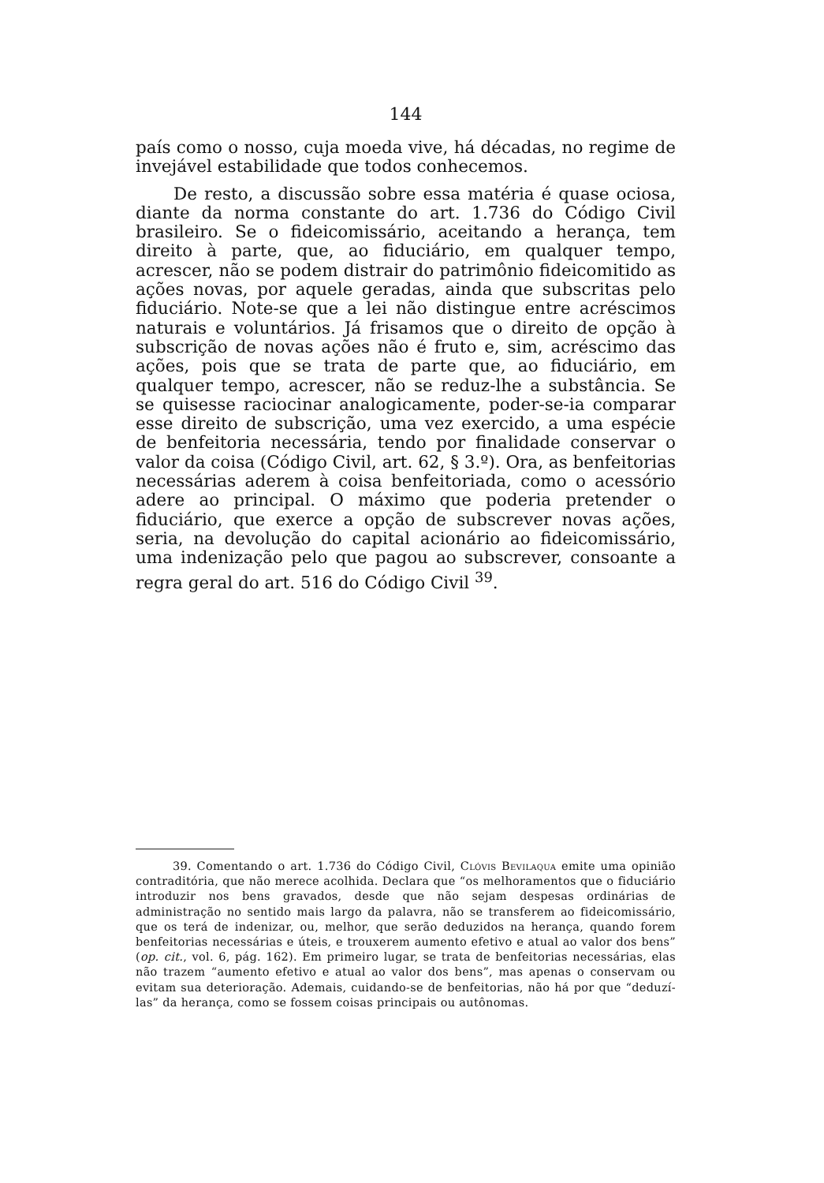144
país como o nosso, cuja moeda vive, há décadas, no regime de invejável estabilidade que todos conhecemos.
De resto, a discussão sobre essa matéria é quase ociosa, diante da norma constante do art. 1.736 do Código Civil brasileiro. Se o fideicomissário, aceitando a herança, tem direito à parte, que, ao fiduciário, em qualquer tempo, acrescer, não se podem distrair do patrimônio fideicomitido as ações novas, por aquele geradas, ainda que subscritas pelo fiduciário. Note-se que a lei não distingue entre acréscimos naturais e voluntários. Já frisamos que o direito de opção à subscrição de novas ações não é fruto e, sim, acréscimo das ações, pois que se trata de parte que, ao fiduciário, em qualquer tempo, acrescer, não se reduz-lhe a substância. Se se quisesse raciocinar analogicamente, poder-se-ia comparar esse direito de subscrição, uma vez exercido, a uma espécie de benfeitoria necessária, tendo por finalidade conservar o valor da coisa (Código Civil, art. 62, § 3.º). Ora, as benfeitorias necessárias aderem à coisa benfeitoriada, como o acessório adere ao principal. O máximo que poderia pretender o fiduciário, que exerce a opção de subscrever novas ações, seria, na devolução do capital acionário ao fideicomissário, uma indenização pelo que pagou ao subscrever, consoante a regra geral do art. 516 do Código Civil <sup>39</sup>.
39. Comentando o art. 1.736 do Código Civil, Clóvis Bevilaqua emite uma opinião contraditória, que não merece acolhida. Declara que “os melhoramentos que o fiduciário introduzir nos bens gravados, desde que não sejam despesas ordinárias de administração no sentido mais largo da palavra, não se transferem ao fideicomissário, que os terá de indenizar, ou, melhor, que serão deduzidos na herança, quando forem benfeitorias necessárias e úteis, e trouxerem aumento efetivo e atual ao valor dos bens” (op. cit., vol. 6, pág. 162). Em primeiro lugar, se trata de benfeitorias necessárias, elas não trazem “aumento efetivo e atual ao valor dos bens”, mas apenas o conservam ou evitam sua deterioração. Ademais, cuidando-se de benfeitorias, não há por que “deduzí-las” da herança, como se fossem coisas principais ou autônomas.